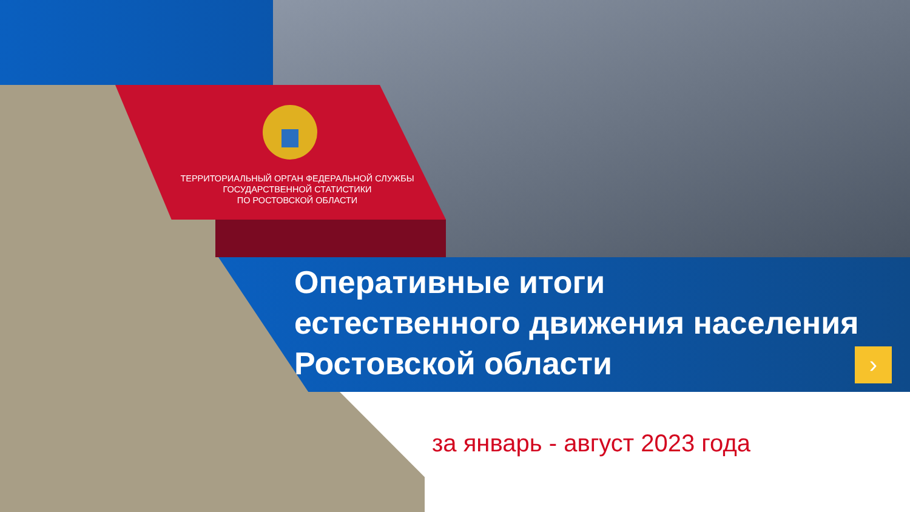›
ТЕРРИТОРИАЛЬНЫЙ ОРГАН ФЕДЕРАЛЬНОЙ СЛУЖБЫ
ГОСУДАРСТВЕННОЙ СТАТИСТИКИ
ПО РОСТОВСКОЙ ОБЛАСТИ
Оперативные итоги
естественного движения населения
Ростовской области
за январь - август 2023 года